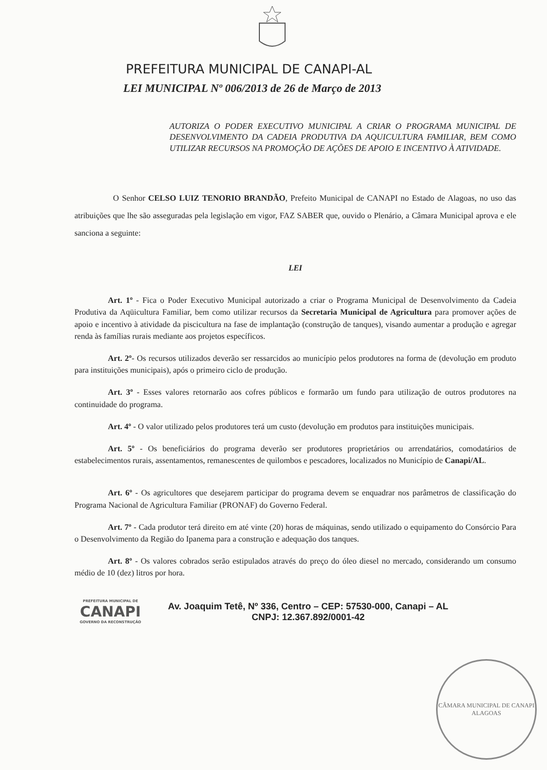PREFEITURA MUNICIPAL DE CANAPI-AL
LEI MUNICIPAL Nº 006/2013 de 26 de Março de 2013
AUTORIZA O PODER EXECUTIVO MUNICIPAL A CRIAR O PROGRAMA MUNICIPAL DE DESENVOLVIMENTO DA CADEIA PRODUTIVA DA AQUICULTURA FAMILIAR, BEM COMO UTILIZAR RECURSOS NA PROMOÇÃO DE AÇÕES DE APOIO E INCENTIVO À ATIVIDADE.
O Senhor CELSO LUIZ TENORIO BRANDÃO, Prefeito Municipal de CANAPI no Estado de Alagoas, no uso das atribuições que lhe são asseguradas pela legislação em vigor, FAZ SABER que, ouvido o Plenário, a Câmara Municipal aprova e ele sanciona a seguinte:
LEI
Art. 1º - Fica o Poder Executivo Municipal autorizado a criar o Programa Municipal de Desenvolvimento da Cadeia Produtiva da Aqüicultura Familiar, bem como utilizar recursos da Secretaria Municipal de Agricultura para promover ações de apoio e incentivo à atividade da piscicultura na fase de implantação (construção de tanques), visando aumentar a produção e agregar renda às famílias rurais mediante aos projetos específicos.
Art. 2º- Os recursos utilizados deverão ser ressarcidos ao município pelos produtores na forma de (devolução em produto para instituições municipais), após o primeiro ciclo de produção.
Art. 3º - Esses valores retornarão aos cofres públicos e formarão um fundo para utilização de outros produtores na continuidade do programa.
Art. 4º - O valor utilizado pelos produtores terá um custo (devolução em produtos para instituições municipais.
Art. 5º - Os beneficiários do programa deverão ser produtores proprietários ou arrendatários, comodatários de estabelecimentos rurais, assentamentos, remanescentes de quilombos e pescadores, localizados no Município de Canapi/AL.
Art. 6º - Os agricultores que desejarem participar do programa devem se enquadrar nos parâmetros de classificação do Programa Nacional de Agricultura Familiar (PRONAF) do Governo Federal.
Art. 7º - Cada produtor terá direito em até vinte (20) horas de máquinas, sendo utilizado o equipamento do Consórcio Para o Desenvolvimento da Região do Ipanema para a construção e adequação dos tanques.
Art. 8º - Os valores cobrados serão estipulados através do preço do óleo diesel no mercado, considerando um consumo médio de 10 (dez) litros por hora.
PREFEITURA MUNICIPAL DE
CANAPI
GOVERNO DA RECONSTRUÇÃO
Av. Joaquim Tetê, Nº 336, Centro – CEP: 57530-000, Canapi – AL
CNPJ: 12.367.892/0001-42
CÂMARA MUNICIPAL DE CANAPI
ALAGOAS